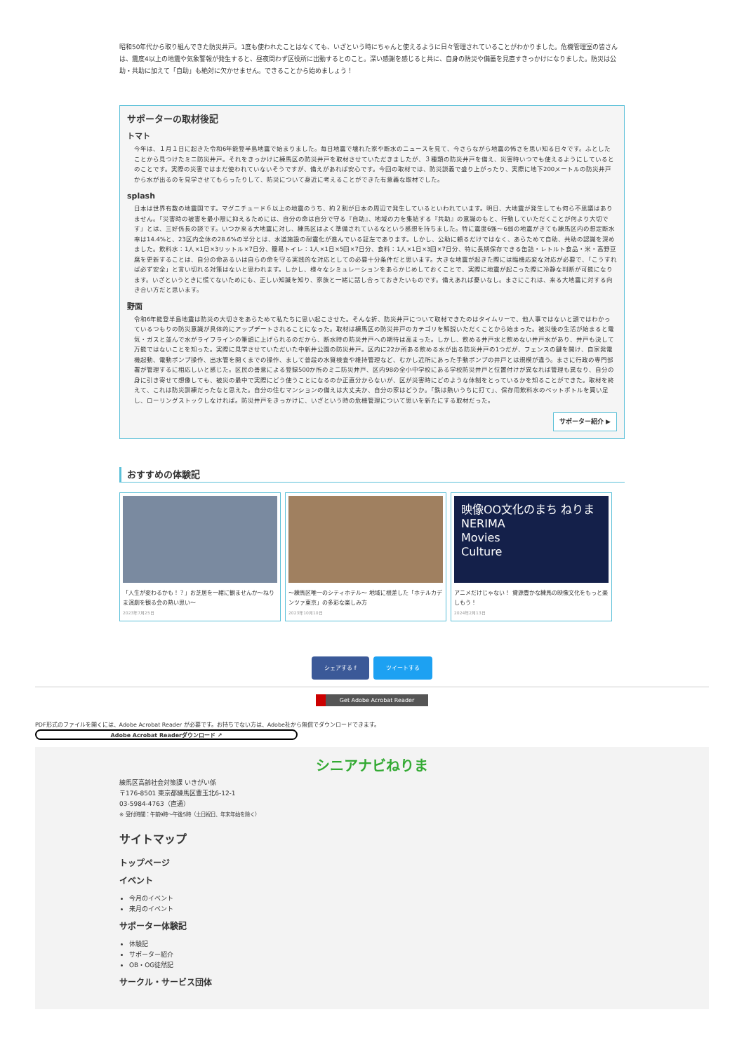昭和50年代から取り組んできた防災井戸。1度も使われたことはなくても、いざという時にちゃんと使えるように日々管理されていることがわかりました。危機管理室の皆さんは、震度4以上の地震や気象警報が発生すると、昼夜問わず区役所に出動するとのこと。深い感謝を感じると共に、自身の防災や備蓄を見直すきっかけになりました。防災は公助・共助に加えて「自助」も絶対に欠かせません。できることから始めましょう！
サポーターの取材後記
トマト
今年は、１月１日に起きた令和6年能登半島地震で始まりました。毎日地震で壊れた家や断水のニュースを見て、今さらながら地震の怖さを思い知る日々です。ふとしたことから見つけたミニ防災井戸。それをきっかけに練馬区の防災井戸を取材させていただきましたが、３種類の防災井戸を備え、災害時いつでも使えるようにしているとのことです。実際の災害ではまだ使われていないそうですが、備えがあれば安心です。今回の取材では、防災談義で盛り上がったり、実際に地下200メートルの防災井戸から水が出るのを見学させてもらったりして、防災について身近に考えることができた有意義な取材でした。
splash
日本は世界有数の地震国です。マグニチュード６以上の地震のうち、約２割が日本の周辺で発生しているといわれています。明日、大地震が発生しても何ら不思議はありません。「災害時の被害を最小限に抑えるためには、自分の命は自分で守る『自助』、地域の力を集結する『共助』の意識のもと、行動していただくことが何より大切です」とは、三好係長の談です。いつか来る大地震に対し、練馬区はよく準備されているなという感想を持ちました。特に震度6強〜6弱の地震がきても練馬区内の想定断水率は14.4%と、23区内全体の28.6%の半分とは、水道施設の耐震化が進んでいる証左であります。しかし、公助に頼るだけではなく、あらためて自助、共助の認識を深めました。飲料水：1人×1日×3リットル×7日分、簡易トイレ：1人×1日×5回×7日分、食料：1人×1日×3回×7日分、特に長期保存できる缶詰・レトルト食品・米・高野豆腐を更新することは、自分の命あるいは自らの命を守る実践的な対応としての必要十分条件だと思います。大きな地震が起きた際には臨機応変な対応が必要で、「こうすれば必ず安全」と言い切れる対策はないと思われます。しかし、様々なシミュレーションをあらかじめしておくことで、実際に地震が起こった際に冷静な判断が可能になります。いざというときに慌てないためにも、正しい知識を知り、家族と一緒に話し合っておきたいものです。備えあれば憂いなし。まさにこれは、来る大地震に対する向き合い方だと思います。
野面
令和6年能登半島地震は防災の大切さをあらためて私たちに思い起こさせた。そんな折、防災井戸について取材できたのはタイムリーで、他人事ではないと頭ではわかっているつもりの防災意識が具体的にアップデートされることになった。取材は練馬区の防災井戸のカテゴリを解説いただくことから始まった。被災後の生活が始まると電気・ガスと並んで水がライフラインの筆頭に上げられるのだから、断水時の防災井戸への期待は高まった。しかし、飲める井戸水と飲めない井戸水があり、井戸も決して万能ではないことを知った。実際に見学させていただいた中新井公園の防災井戸。区内に22か所ある飲める水が出る防災井戸の1つだが、フェンスの鍵を開け、自家発電機起動、電動ポンプ操作、出水管を開くまでの操作、まして普段の水質検査や維持管理など、むかし近所にあった手動ポンプの井戸とは規模が違う。まさに行政の専門部署が管理するに相応しいと感じた。区民の善意による登録500か所のミニ防災井戸、区内98の全小中学校にある学校防災井戸と位置付けが異なれば管理も異なり、自分の身に引き寄せて想像しても、被災の最中で実際にどう使うことになるのか正直分からないが、区が災害時にどのような体制をとっているかを知ることができた。取材を終えて、これは防災訓練だったなと思えた。自分の住むマンションの備えは大丈夫か、自分の家はどうか。「鉄は熱いうちに打て」、保存用飲料水のペットボトルを買い足し、ローリングストックしなければ。防災井戸をきっかけに、いざという時の危機管理について思いを新たにする取材だった。
サポーター紹介 ▶
おすすめの体験記
「人生が変わるかも！？」お芝居を一緒に観ませんか〜ねりま演劇を観る会の熱い思い〜
2023年7月25日
〜練馬区唯一のシティホテル〜 地域に根差した「ホテルカデンツァ東京」の多彩な楽しみ方
2023年10月10日
映像OO文化のまち ねりま
NERIMA
Movies
Culture
アニメだけじゃない！ 資源豊かな練馬の映像文化をもっと楽しもう！
2024年2月13日
シェアする f ツイートする
Get Adobe Acrobat Reader
PDF形式のファイルを開くには、Adobe Acrobat Reader が必要です。お持ちでない方は、Adobe社から無償でダウンロードできます。
Adobe Acrobat Readerダウンロード ↗
シニアナビねりま
練馬区高齢社会対策課 いきがい係
〒176-8501 東京都練馬区豊玉北6-12-1
03-5984-4763（直通）
※ 受付時間：午前9時〜午後5時（土日祝日、年末年始を除く）
サイトマップ
トップページ
イベント
今月のイベント
来月のイベント
サポーター体験記
体験記
サポーター紹介
OB・OG徒然記
サークル・サービス団体